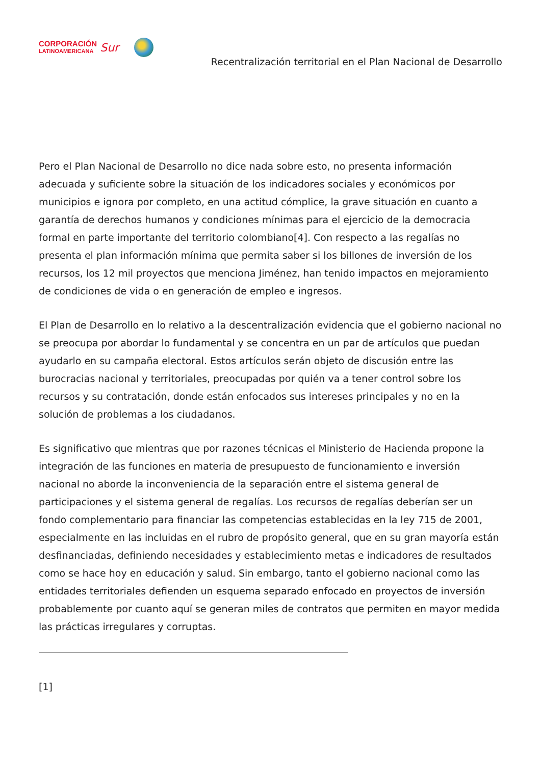CORPORACIÓN
LATINOAMERICANA
Sur
Recentralización territorial en el Plan Nacional de Desarrollo
Pero el Plan Nacional de Desarrollo no dice nada sobre esto, no presenta información adecuada y suficiente sobre la situación de los indicadores sociales y económicos por municipios e ignora por completo, en una actitud cómplice, la grave situación en cuanto a garantía de derechos humanos y condiciones mínimas para el ejercicio de la democracia formal en parte importante del territorio colombiano[4]. Con respecto a las regalías no presenta el plan información mínima que permita saber si los billones de inversión de los recursos, los 12 mil proyectos que menciona Jiménez, han tenido impactos en mejoramiento de condiciones de vida o en generación de empleo e ingresos.
El Plan de Desarrollo en lo relativo a la descentralización evidencia que el gobierno nacional no se preocupa por abordar lo fundamental y se concentra en un par de artículos que puedan ayudarlo en su campaña electoral. Estos artículos serán objeto de discusión entre las burocracias nacional y territoriales, preocupadas por quién va a tener control sobre los recursos y su contratación, donde están enfocados sus intereses principales y no en la solución de problemas a los ciudadanos.
Es significativo que mientras que por razones técnicas el Ministerio de Hacienda propone la integración de las funciones en materia de presupuesto de funcionamiento e inversión nacional no aborde la inconveniencia de la separación entre el sistema general de participaciones y el sistema general de regalías. Los recursos de regalías deberían ser un fondo complementario para financiar las competencias establecidas en la ley 715 de 2001, especialmente en las incluidas en el rubro de propósito general, que en su gran mayoría están desfinanciadas, definiendo necesidades y establecimiento metas e indicadores de resultados como se hace hoy en educación y salud. Sin embargo, tanto el gobierno nacional como las entidades territoriales defienden un esquema separado enfocado en proyectos de inversión probablemente por cuanto aquí se generan miles de contratos que permiten en mayor medida las prácticas irregulares y corruptas.
[1]